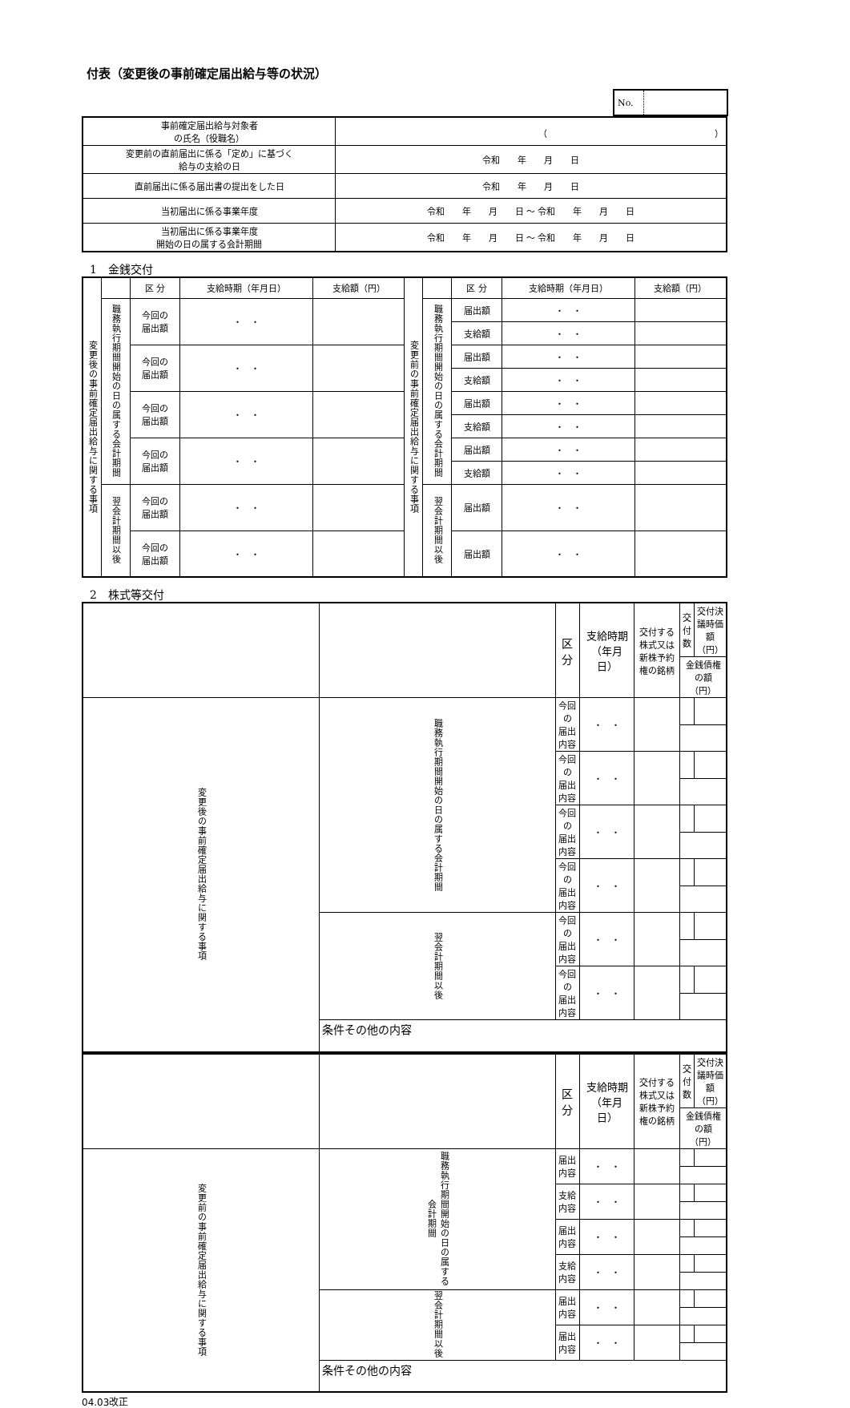付表（変更後の事前確定届出給与等の状況）
No.
| 事前確定届出給与対象者 の氏名（役職名） | （ ） |
| 変更前の直前届出に係る「定め」に基づく 給与の支給の日 | 令和 年 月 日 |
| 直前届出に係る届出書の提出をした日 | 令和 年 月 日 |
| 当初届出に係る事業年度 | 令和 年 月 日 ～ 令和 年 月 日 |
| 当初届出に係る事業年度 開始の日の属する会計期間 | 令和 年 月 日 ～ 令和 年 月 日 |
1　金銭交付
| 変更後の事前確定届出給与に関する事項 | | 区 分 | 支給時期（年月日） | 支給額（円） | 変更前の事前確定届出給与に関する事項 | | 区 分 | 支給時期（年月日） | 支給額（円） |
| | 職務執行期間開始の日の属する会計期間 | 今回の 届出額 | ・ ・ | | | 職務執行期間開始の日の属する会計期間 | 届出額 | ・ ・ | |
| | | | | | | | 支給額 | ・ ・ | |
| | | 今回の 届出額 | ・ ・ | | | | 届出額 | ・ ・ | |
| | | | | | | | 支給額 | ・ ・ | |
| | | 今回の 届出額 | ・ ・ | | | | 届出額 | ・ ・ | |
| | | | | | | | 支給額 | ・ ・ | |
| | | 今回の 届出額 | ・ ・ | | | | 届出額 | ・ ・ | |
| | | | | | | | 支給額 | ・ ・ | |
| | 翌会計期間以後 | 今回の 届出額 | ・ ・ | | | 翌会計期間以後 | 届出額 | ・ ・ | |
| | | 今回の 届出額 | ・ ・ | | | | 届出額 | ・ ・ | |
2　株式等交付
| | | 区分 | 支給時期（年月日） | 交付する株式又は 新株予約権の銘柄 | 交 付 数 | 交付決議時価額（円） |
| | | | | | 金銭債権の額（円） | |
| 変更後の事前確定届出給与に関する事項 | 職務執行期間開始の日の属する会計期間 | 今回の 届出内容 | ・ ・ | | | |
| | | 今回の 届出内容 | ・ ・ | | | |
| | | 今回の 届出内容 | ・ ・ | | | |
| | | 今回の 届出内容 | ・ ・ | | | |
| | 翌会計期間以後 | 今回の 届出内容 | ・ ・ | | | |
| | | 今回の 届出内容 | ・ ・ | | | |
| | 条件その他の内容 | | | | | |
| | | 区分 | 支給時期（年月日） | 交付する株式又は 新株予約権の銘柄 | 交 付 数 | 交付決議時価額（円） |
| | | | | | 金銭債権の額（円） | |
| 変更前の事前確定届出給与に関する事項 | 職務執行期間開始の日の属する会計期間 | 届出内容 | ・ ・ | | | |
| | | 支給内容 | ・ ・ | | | |
| | | 届出内容 | ・ ・ | | | |
| | | 支給内容 | ・ ・ | | | |
| | 翌会計期間以後 | 届出内容 | ・ ・ | | | |
| | | 届出内容 | ・ ・ | | | |
| | 条件その他の内容 | | | | | |
04.03改正